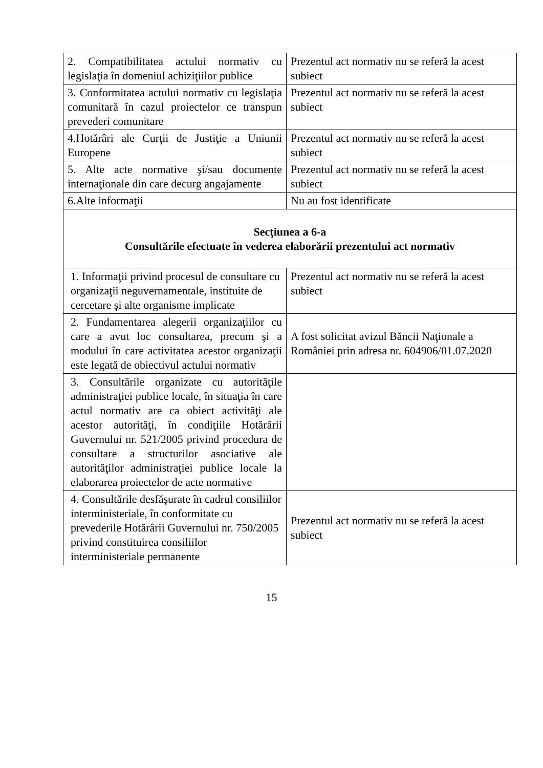| 2. Compatibilitatea actului normativ cu legislaţia în domeniul achiziţiilor publice | Prezentul act normativ nu se referă la acest subiect |
| 3. Conformitatea actului normativ cu legislaţia comunitară în cazul proiectelor ce transpun prevederi comunitare | Prezentul act normativ nu se referă la acest subiect |
| 4.Hotărâri ale Curţii de Justiţie a Uniunii Europene | Prezentul act normativ nu se referă la acest subiect |
| 5. Alte acte normative şi/sau documente internaţionale din care decurg angajamente | Prezentul act normativ nu se referă la acest subiect |
| 6.Alte informaţii | Nu au fost identificate |
| Secţiunea a 6-a Consultările efectuate în vederea elaborării prezentului act normativ | |
| 1. Informaţii privind procesul de consultare cu organizaţii neguvernamentale, instituite de cercetare şi alte organisme implicate | Prezentul act normativ nu se referă la acest subiect |
| 2. Fundamentarea alegerii organizaţiilor cu care a avut loc consultarea, precum şi a modului în care activitatea acestor organizaţii este legată de obiectivul actului normativ | A fost solicitat avizul Băncii Naţionale a României prin adresa nr. 604906/01.07.2020 |
| 3. Consultările organizate cu autorităţile administraţiei publice locale, în situaţia în care actul normativ are ca obiect activităţi ale acestor autorităţi, în condiţiile Hotărârii Guvernului nr. 521/2005 privind procedura de consultare a structurilor asociative ale autorităţilor administraţiei publice locale la elaborarea proiectelor de acte normative | |
| 4. Consultările desfăşurate în cadrul consiliilor interministeriale, în conformitate cu prevederile Hotărârii Guvernului nr. 750/2005 privind constituirea consiliilor interministeriale permanente | Prezentul act normativ nu se referă la acest subiect |
15